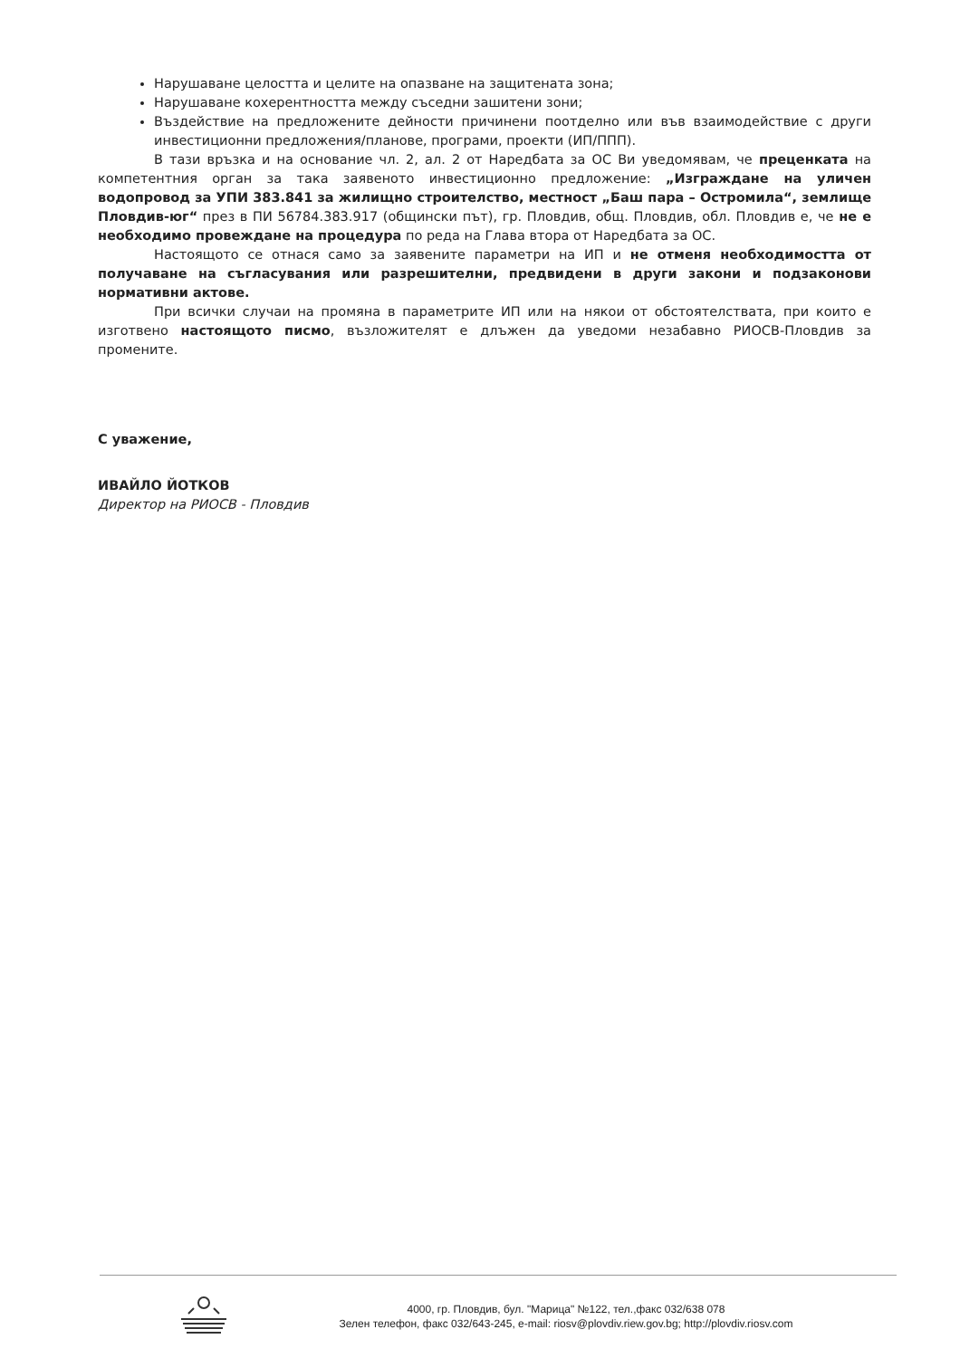Нарушаване целостта и целите на опазване на защитената зона;
Нарушаване кохерентността между съседни зашитени зони;
Въздействие на предложените дейности причинени поотделно или във взаимодействие с други инвестиционни предложения/планове, програми, проекти (ИП/ППП).
В тази връзка и на основание чл. 2, ал. 2 от Наредбата за ОС Ви уведомявам, че преценката на компетентния орган за така заявеното инвестиционно предложение: „Изграждане на уличен водопровод за УПИ 383.841 за жилищно строителство, местност „Баш пара – Остромила“, землище Пловдив-юг“ през в ПИ 56784.383.917 (общински път), гр. Пловдив, общ. Пловдив, обл. Пловдив е, че не е необходимо провеждане на процедура по реда на Глава втора от Наредбата за ОС.
Настоящото се отнася само за заявените параметри на ИП и не отменя необходимостта от получаване на съгласувания или разрешителни, предвидени в други закони и подзаконови нормативни актове.
При всички случаи на промяна в параметрите ИП или на някои от обстоятелствата, при които е изготвено настоящото писмо, възложителят е длъжен да уведоми незабавно РИОСВ-Пловдив за промените.
С уважение,
ИВАЙЛО ЙОТКОВ
Директор на РИОСВ - Пловдив
4000, гр. Пловдив, бул. "Марица" №122, тел.,факс 032/638 078
Зелен телефон, факс 032/643-245, e-mail: riosv@plovdiv.riew.gov.bg; http://plovdiv.riosv.com